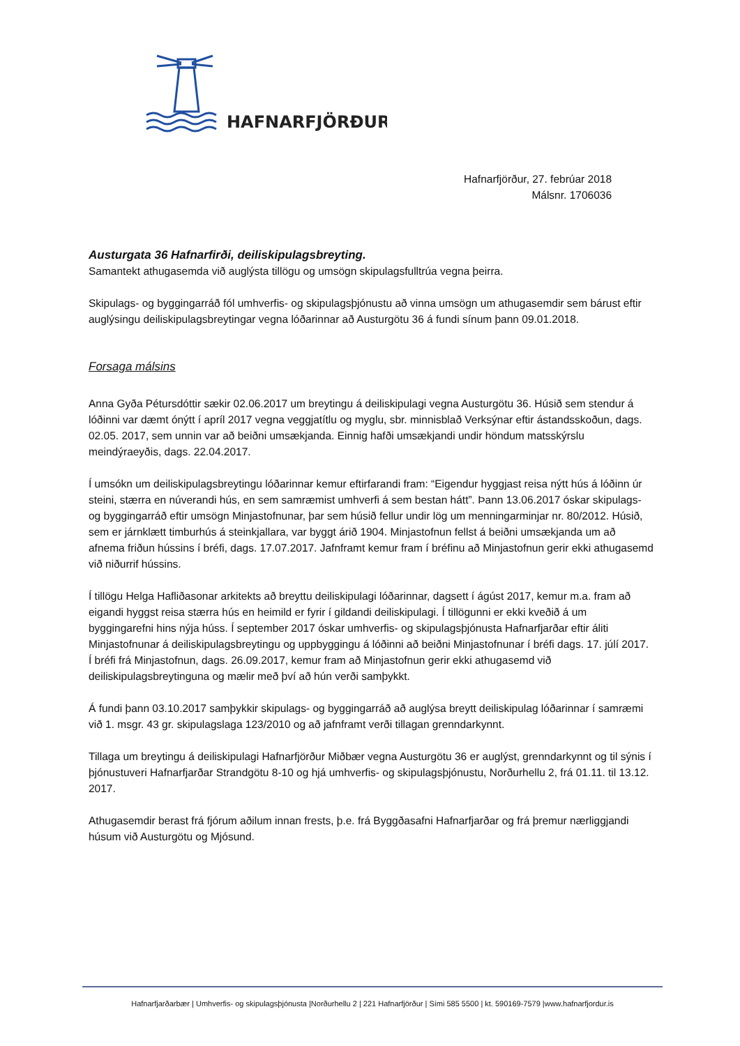HAFNARFJÖRÐUR
Hafnarfjörður, 27. febrúar 2018
Málsnr. 1706036
Austurgata 36 Hafnarfirði, deiliskipulagsbreyting.
Samantekt athugasemda við auglýsta tillögu og umsögn skipulagsfulltrúa vegna þeirra.
Skipulags- og byggingarráð fól umhverfis- og skipulagsþjónustu að vinna umsögn um athugasemdir sem bárust eftir auglýsingu deiliskipulagsbreytingar vegna lóðarinnar að Austurgötu 36 á fundi sínum þann 09.01.2018.
Forsaga málsins
Anna Gyða Pétursdóttir sækir 02.06.2017 um breytingu á deiliskipulagi vegna Austurgötu 36. Húsið sem stendur á lóðinni var dæmt ónýtt í apríl 2017 vegna veggjatítlu og myglu, sbr. minnisblað Verksýnar eftir ástandsskoðun, dags. 02.05. 2017, sem unnin var að beiðni umsækjanda. Einnig hafði umsækjandi undir höndum matsskýrslu meindýraeyðis, dags. 22.04.2017.
Í umsókn um deiliskipulagsbreytingu lóðarinnar kemur eftirfarandi fram: “Eigendur hyggjast reisa nýtt hús á lóðinn úr steini, stærra en núverandi hús, en sem samræmist umhverfi á sem bestan hátt”. Þann 13.06.2017 óskar skipulags- og byggingarráð eftir umsögn Minjastofnunar, þar sem húsið fellur undir lög um menningarminjar nr. 80/2012. Húsið, sem er járnklætt timburhús á steinkjallara, var byggt árið 1904. Minjastofnun fellst á beiðni umsækjanda um að afnema friðun hússins í bréfi, dags. 17.07.2017. Jafnframt kemur fram í bréfinu að Minjastofnun gerir ekki athugasemd við niðurrif hússins.
Í tillögu Helga Hafliðasonar arkitekts að breyttu deiliskipulagi lóðarinnar, dagsett í ágúst 2017, kemur m.a. fram að eigandi hyggst reisa stærra hús en heimild er fyrir í gildandi deiliskipulagi. Í tillögunni er ekki kveðið á um byggingarefni hins nýja húss. Í september 2017 óskar umhverfis- og skipulagsþjónusta Hafnarfjarðar eftir áliti Minjastofnunar á deiliskipulagsbreytingu og uppbyggingu á lóðinni að beiðni Minjastofnunar í bréfi dags. 17. júlí 2017. Í bréfi frá Minjastofnun, dags. 26.09.2017, kemur fram að Minjastofnun gerir ekki athugasemd við deiliskipulagsbreytinguna og mælir með því að hún verði samþykkt.
Á fundi þann 03.10.2017 samþykkir skipulags- og byggingarráð að auglýsa breytt deiliskipulag lóðarinnar í samræmi við 1. msgr. 43 gr. skipulagslaga 123/2010 og að jafnframt verði tillagan grenndarkynnt.
Tillaga um breytingu á deiliskipulagi Hafnarfjörður Miðbær vegna Austurgötu 36 er auglýst, grenndarkynnt og til sýnis í þjónustuveri Hafnarfjarðar Strandgötu 8-10 og hjá umhverfis- og skipulagsþjónustu, Norðurhellu 2, frá 01.11. til 13.12. 2017.
Athugasemdir berast frá fjórum aðilum innan frests, þ.e. frá Byggðasafni Hafnarfjarðar og frá þremur nærliggjandi húsum við Austurgötu og Mjósund.
Hafnarfjarðarbær | Umhverfis- og skipulagsþjónusta |Norðurhellu 2 | 221 Hafnarfjörður | Sími 585 5500 | kt. 590169-7579 |www.hafnarfjordur.is